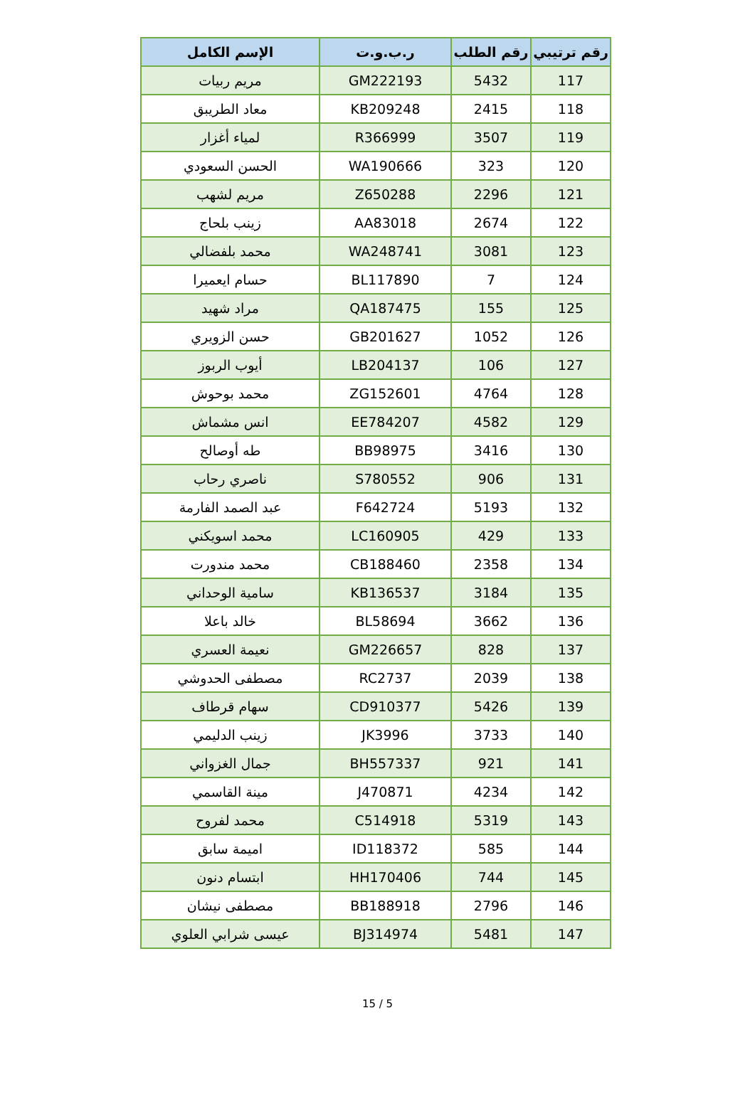| رقم ترتيبي | رقم الطلب | ر.ب.و.ت | الإسم الكامل |
| --- | --- | --- | --- |
| 117 | 5432 | GM222193 | مريم ربيات |
| 118 | 2415 | KB209248 | معاد الطريبق |
| 119 | 3507 | R366999 | لمياء أغزار |
| 120 | 323 | WA190666 | الحسن السعودي |
| 121 | 2296 | Z650288 | مريم لشهب |
| 122 | 2674 | AA83018 | زينب بلحاج |
| 123 | 3081 | WA248741 | محمد بلفضالي |
| 124 | 7 | BL117890 | حسام ايعميرا |
| 125 | 155 | QA187475 | مراد شهيد |
| 126 | 1052 | GB201627 | حسن الزويري |
| 127 | 106 | LB204137 | أيوب الربوز |
| 128 | 4764 | ZG152601 | محمد بوحوش |
| 129 | 4582 | EE784207 | انس مشماش |
| 130 | 3416 | BB98975 | طه أوصالح |
| 131 | 906 | S780552 | ناصري رحاب |
| 132 | 5193 | F642724 | عبد الصمد الفارمة |
| 133 | 429 | LC160905 | محمد اسويكني |
| 134 | 2358 | CB188460 | محمد مندورت |
| 135 | 3184 | KB136537 | سامية الوحداني |
| 136 | 3662 | BL58694 | خالد باعلا |
| 137 | 828 | GM226657 | نعيمة العسري |
| 138 | 2039 | RC2737 | مصطفى الحدوشي |
| 139 | 5426 | CD910377 | سهام قرطاف |
| 140 | 3733 | JK3996 | زينب الدليمي |
| 141 | 921 | BH557337 | جمال الغزواني |
| 142 | 4234 | J470871 | مينة القاسمي |
| 143 | 5319 | C514918 | محمد لفروح |
| 144 | 585 | ID118372 | اميمة سابق |
| 145 | 744 | HH170406 | ابتسام دنون |
| 146 | 2796 | BB188918 | مصطفى نيشان |
| 147 | 5481 | BJ314974 | عيسى شرابي العلوي |
15 / 5